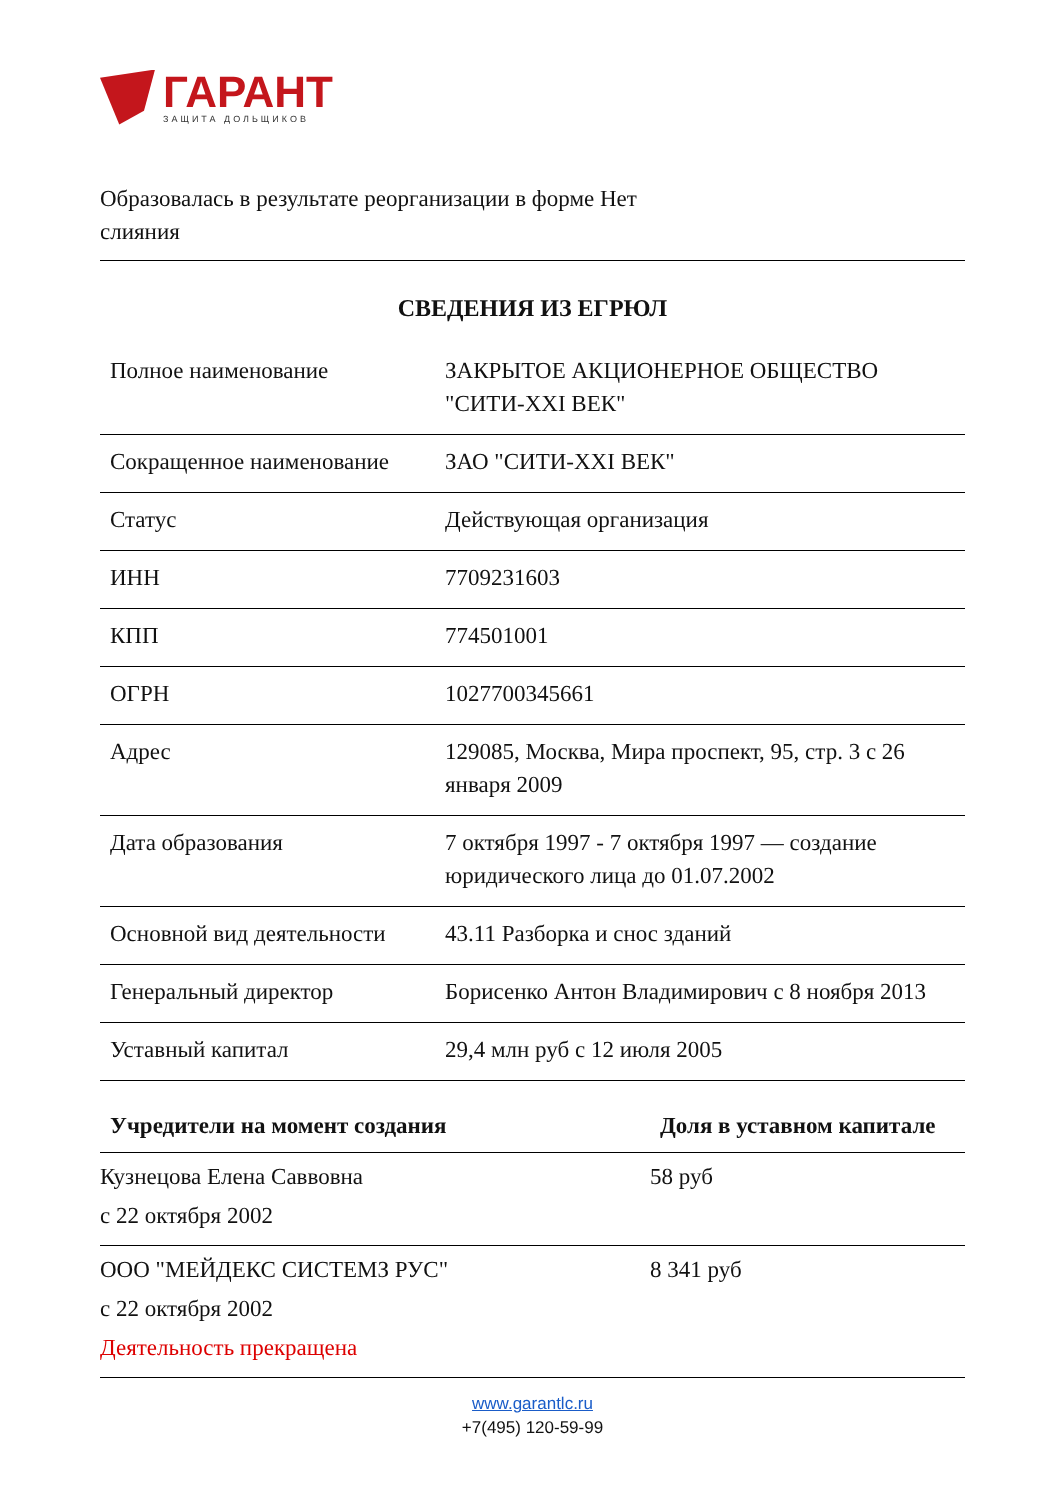ГАРАНТ
ЗАЩИТА ДОЛЬЩИКОВ
Образовалась в результате реорганизации в форме Нет слияния
СВЕДЕНИЯ ИЗ ЕГРЮЛ
| Полное наименование | ЗАКРЫТОЕ АКЦИОНЕРНОЕ ОБЩЕСТВО "СИТИ-XXI ВЕК" |
| Сокращенное наименование | ЗАО "СИТИ-XXI ВЕК" |
| Статус | Действующая организация |
| ИНН | 7709231603 |
| КПП | 774501001 |
| ОГРН | 1027700345661 |
| Адрес | 129085, Москва, Мира проспект, 95, стр. 3 с 26 января 2009 |
| Дата образования | 7 октября 1997 - 7 октября 1997 — создание юридического лица до 01.07.2002 |
| Основной вид деятельности | 43.11 Разборка и снос зданий |
| Генеральный директор | Борисенко Антон Владимирович с 8 ноября 2013 |
| Уставный капитал | 29,4 млн руб с 12 июля 2005 |
| Учредители на момент создания | Доля в уставном капитале |
| --- | --- |
| Кузнецова Елена Саввовна с 22 октября 2002 | 58 руб |
| ООО "МЕЙДЕКС СИСТЕМЗ РУС" с 22 октября 2002 Деятельность прекращена | 8 341 руб |
www.garantlc.ru
+7(495) 120-59-99